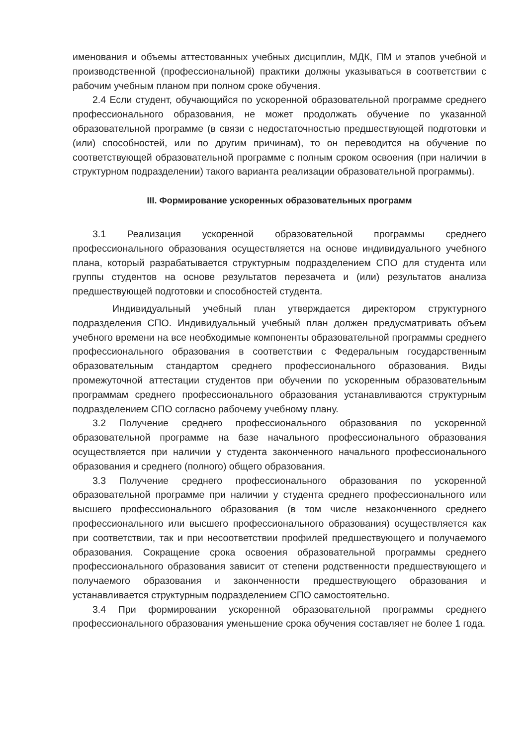именования и объемы аттестованных учебных дисциплин, МДК, ПМ и этапов учебной и производственной (профессиональной) практики должны указываться в соответствии с рабочим учебным планом при полном сроке обучения.
2.4 Если студент, обучающийся по ускоренной образовательной программе среднего профессионального образования, не может продолжать обучение по указанной образовательной программе (в связи с недостаточностью предшествующей подготовки и (или) способностей, или по другим причинам), то он переводится на обучение по соответствующей образовательной программе с полным сроком освоения (при наличии в структурном подразделении) такого варианта реализации образовательной программы).
III. Формирование ускоренных образовательных программ
3.1 Реализация ускоренной образовательной программы среднего профессионального образования осуществляется на основе индивидуального учебного плана, который разрабатывается структурным подразделением СПО для студента или группы студентов на основе результатов перезачета и (или) результатов анализа предшествующей подготовки и способностей студента.
Индивидуальный учебный план утверждается директором структурного подразделения СПО. Индивидуальный учебный план должен предусматривать объем учебного времени на все необходимые компоненты образовательной программы среднего профессионального образования в соответствии с Федеральным государственным образовательным стандартом среднего профессионального образования. Виды промежуточной аттестации студентов при обучении по ускоренным образовательным программам среднего профессионального образования устанавливаются структурным подразделением СПО согласно рабочему учебному плану.
3.2 Получение среднего профессионального образования по ускоренной образовательной программе на базе начального профессионального образования осуществляется при наличии у студента законченного начального профессионального образования и среднего (полного) общего образования.
3.3 Получение среднего профессионального образования по ускоренной образовательной программе при наличии у студента среднего профессионального или высшего профессионального образования (в том числе незаконченного среднего профессионального или высшего профессионального образования) осуществляется как при соответствии, так и при несоответствии профилей предшествующего и получаемого образования. Сокращение срока освоения образовательной программы среднего профессионального образования зависит от степени родственности предшествующего и получаемого образования и законченности предшествующего образования и устанавливается структурным подразделением СПО самостоятельно.
3.4 При формировании ускоренной образовательной программы среднего профессионального образования уменьшение срока обучения составляет не более 1 года.